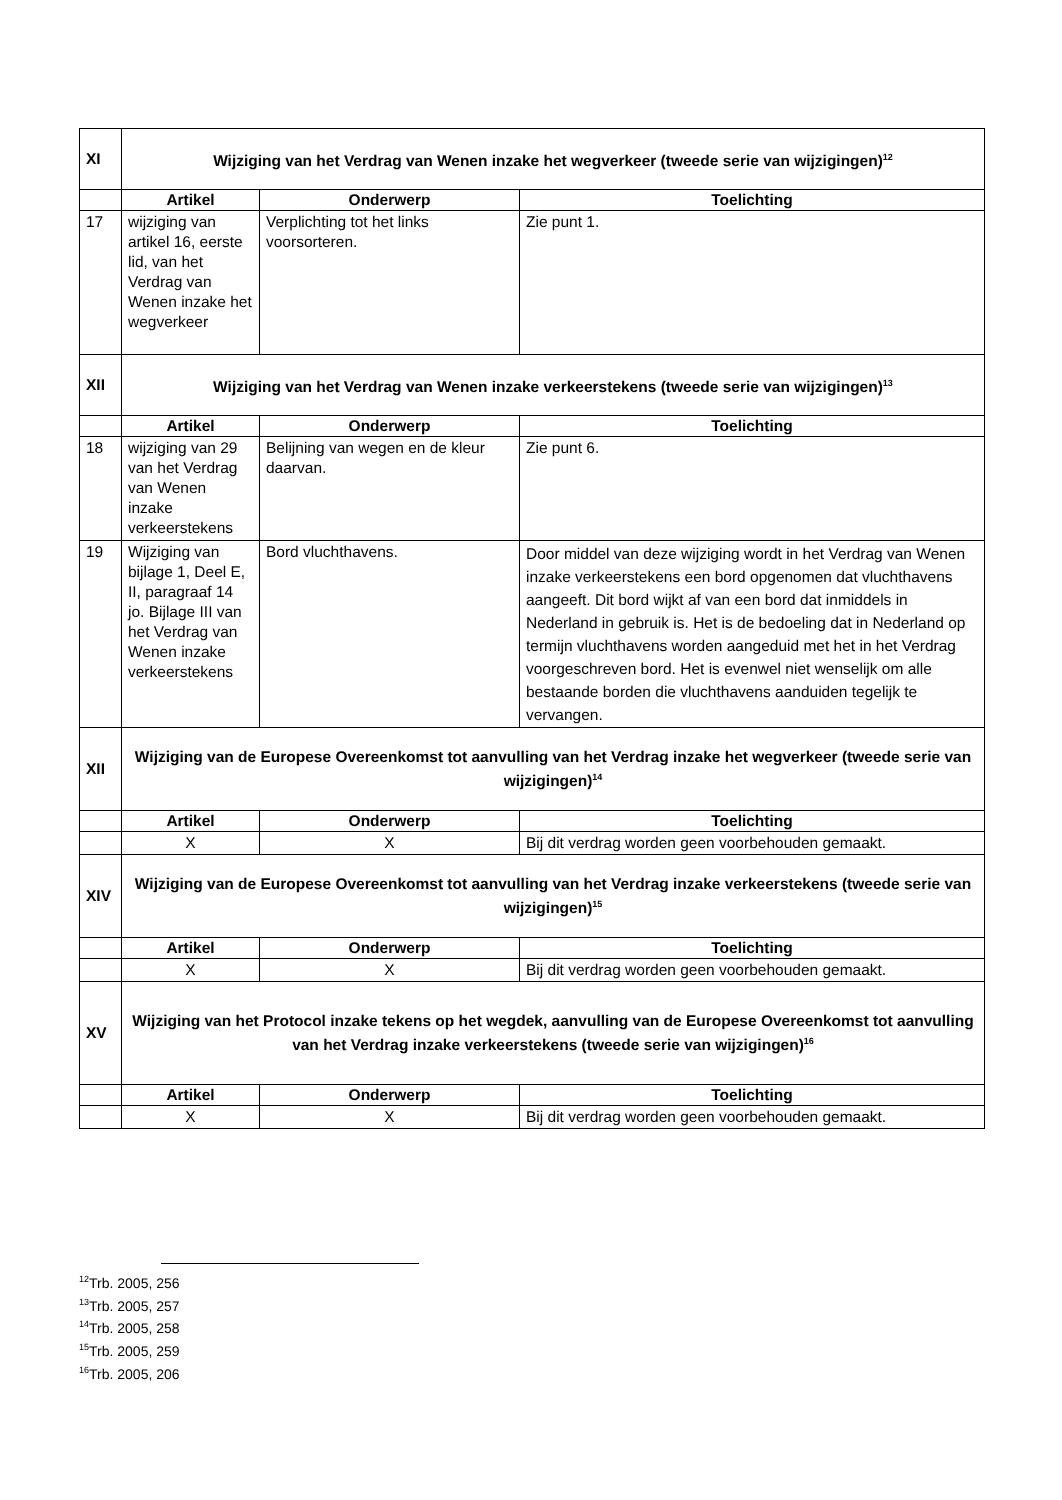| XI | Wijziging van het Verdrag van Wenen inzake het wegverkeer (tweede serie van wijzigingen)<sup>12</sup> | | |
| | Artikel | Onderwerp | Toelichting |
| 17 | wijziging van artikel 16, eerste lid, van het Verdrag van Wenen inzake het wegverkeer | Verplichting tot het links voorsorteren. | Zie punt 1. |
| XII | Wijziging van het Verdrag van Wenen inzake verkeerstekens (tweede serie van wijzigingen)<sup>13</sup> | | |
| | Artikel | Onderwerp | Toelichting |
| 18 | wijziging van 29 van het Verdrag van Wenen inzake verkeerstekens | Belijning van wegen en de kleur daarvan. | Zie punt 6. |
| 19 | Wijziging van bijlage 1, Deel E, II, paragraaf 14 jo. Bijlage III van het Verdrag van Wenen inzake verkeerstekens | Bord vluchthavens. | Door middel van deze wijziging wordt in het Verdrag van Wenen inzake verkeerstekens een bord opgenomen dat vluchthavens aangeeft. Dit bord wijkt af van een bord dat inmiddels in Nederland in gebruik is. Het is de bedoeling dat in Nederland op termijn vluchthavens worden aangeduid met het in het Verdrag voorgeschreven bord. Het is evenwel niet wenselijk om alle bestaande borden die vluchthavens aanduiden tegelijk te vervangen. |
| XII | Wijziging van de Europese Overeenkomst tot aanvulling van het Verdrag inzake het wegverkeer (tweede serie van wijzigingen)<sup>14</sup> | | |
| | Artikel | Onderwerp | Toelichting |
| | X | X | Bij dit verdrag worden geen voorbehouden gemaakt. |
| XIV | Wijziging van de Europese Overeenkomst tot aanvulling van het Verdrag inzake verkeerstekens (tweede serie van wijzigingen)<sup>15</sup> | | |
| | Artikel | Onderwerp | Toelichting |
| | X | X | Bij dit verdrag worden geen voorbehouden gemaakt. |
| XV | Wijziging van het Protocol inzake tekens op het wegdek, aanvulling van de Europese Overeenkomst tot aanvulling van het Verdrag inzake verkeerstekens (tweede serie van wijzigingen)<sup>16</sup> | | |
| | Artikel | Onderwerp | Toelichting |
| | X | X | Bij dit verdrag worden geen voorbehouden gemaakt. |
<sup>12</sup> Trb. 2005, 256
<sup>13</sup> Trb. 2005, 257
<sup>14</sup> Trb. 2005, 258
<sup>15</sup> Trb. 2005, 259
<sup>16</sup> Trb. 2005, 206